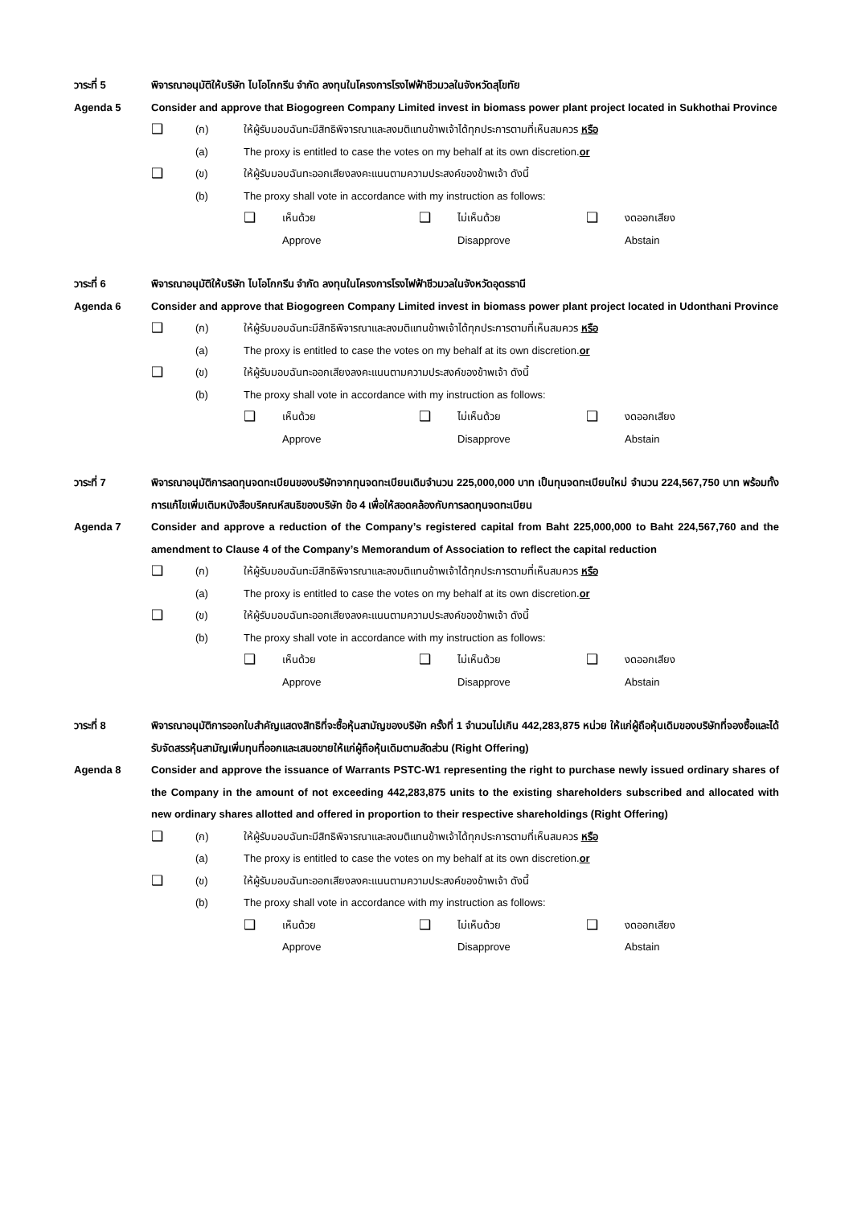วาระที่ 5 พิจารณาอนุมัติให้บริษัท ไบโอโกกรีน จำกัด ลงทุนในโครงการโรงไฟฟ้าชีวมวลในจังหวัดสุโขทัย
Agenda 5 Consider and approve that Biogogreen Company Limited invest in biomass power plant project located in Sukhothai Province
❑
(ก) ให้ผู้รับมอบฉันทะมีสิทธิพิจารณาและลงมติแทนข้าพเจ้าได้ทุกประการตามที่เห็นสมควร หรือ
(a) The proxy is entitled to case the votes on my behalf at its own discretion.or
❑
(ข) ให้ผู้รับมอบฉันทะออกเสียงลงคะแนนตามความประสงค์ของข้าพเจ้า ดังนี้
(b) The proxy shall vote in accordance with my instruction as follows:
❑
เห็นด้วย
Approve
❑
ไม่เห็นด้วย
Disapprove
❑
งดออกเสียง
Abstain
วาระที่ 6 พิจารณาอนุมัติให้บริษัท ไบโอโกกรีน จำกัด ลงทุนในโครงการโรงไฟฟ้าชีวมวลในจังหวัดอุดรธานี
Agenda 6 Consider and approve that Biogogreen Company Limited invest in biomass power plant project located in Udonthani Province
❑
(ก) ให้ผู้รับมอบฉันทะมีสิทธิพิจารณาและลงมติแทนข้าพเจ้าได้ทุกประการตามที่เห็นสมควร หรือ
(a) The proxy is entitled to case the votes on my behalf at its own discretion.or
❑
(ข) ให้ผู้รับมอบฉันทะออกเสียงลงคะแนนตามความประสงค์ของข้าพเจ้า ดังนี้
(b) The proxy shall vote in accordance with my instruction as follows:
❑
เห็นด้วย
Approve
❑
ไม่เห็นด้วย
Disapprove
❑
งดออกเสียง
Abstain
วาระที่ 7 พิจารณาอนุมัติการลดทุนจดทะเบียนของบริษัทจากทุนจดทะเบียนเดิมจำนวน 225,000,000 บาท เป็นทุนจดทะเบียนใหม่ จำนวน 224,567,750 บาท พร้อมทั้งการแก้ไขเพิ่มเติมหนังสือบริคณห์สนธิของบริษัท ข้อ 4 เพื่อให้สอดคล้องกับการลดทุนจดทะเบียน
Agenda 7 Consider and approve a reduction of the Company’s registered capital from Baht 225,000,000 to Baht 224,567,760 and the amendment to Clause 4 of the Company’s Memorandum of Association to reflect the capital reduction
❑
(ก) ให้ผู้รับมอบฉันทะมีสิทธิพิจารณาและลงมติแทนข้าพเจ้าได้ทุกประการตามที่เห็นสมควร หรือ
(a) The proxy is entitled to case the votes on my behalf at its own discretion.or
❑
(ข) ให้ผู้รับมอบฉันทะออกเสียงลงคะแนนตามความประสงค์ของข้าพเจ้า ดังนี้
(b) The proxy shall vote in accordance with my instruction as follows:
❑
เห็นด้วย
Approve
❑
ไม่เห็นด้วย
Disapprove
❑
งดออกเสียง
Abstain
วาระที่ 8 พิจารณาอนุมัติการออกใบสำคัญแสดงสิทธิที่จะซื้อหุ้นสามัญของบริษัท ครั้งที่ 1 จำนวนไม่เกิน 442,283,875 หน่วย ให้แก่ผู้ถือหุ้นเดิมของบริษัทที่จองซื้อและได้รับจัดสรรหุ้นสามัญเพิ่มทุนที่ออกและเสนอขายให้แก่ผู้ถือหุ้นเดิมตามสัดส่วน (Right Offering)
Agenda 8 Consider and approve the issuance of Warrants PSTC-W1 representing the right to purchase newly issued ordinary shares of the Company in the amount of not exceeding 442,283,875 units to the existing shareholders subscribed and allocated with new ordinary shares allotted and offered in proportion to their respective shareholdings (Right Offering)
❑
(ก) ให้ผู้รับมอบฉันทะมีสิทธิพิจารณาและลงมติแทนข้าพเจ้าได้ทุกประการตามที่เห็นสมควร หรือ
(a) The proxy is entitled to case the votes on my behalf at its own discretion.or
❑
(ข) ให้ผู้รับมอบฉันทะออกเสียงลงคะแนนตามความประสงค์ของข้าพเจ้า ดังนี้
(b) The proxy shall vote in accordance with my instruction as follows:
❑
เห็นด้วย
Approve
❑
ไม่เห็นด้วย
Disapprove
❑
งดออกเสียง
Abstain